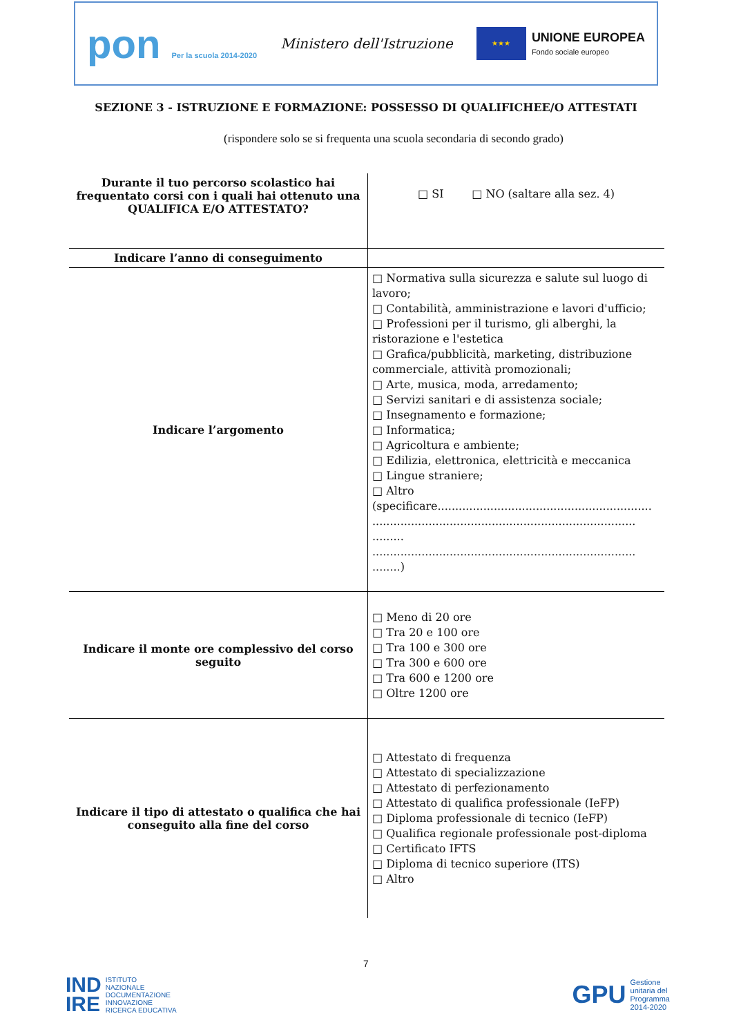pon Per la scuola 2014-2020
Ministero dell'Istruzione
★★★
UNIONE EUROPEA
Fondo sociale europeo
SEZIONE 3 - ISTRUZIONE E FORMAZIONE: POSSESSO DI QUALIFICHEE/O ATTESTATI
(rispondere solo se si frequenta una scuola secondaria di secondo grado)
| Durante il tuo percorso scolastico hai frequentato corsi con i quali hai ottenuto una QUALIFICA E/O ATTESTATO? | □ SI □ NO (saltare alla sez. 4) |
| Indicare l’anno di conseguimento | |
| Indicare l’argomento | □ Normativa sulla sicurezza e salute sul luogo di lavoro; □ Contabilità, amministrazione e lavori d'ufficio; □ Professioni per il turismo, gli alberghi, la ristorazione e l'estetica □ Grafica/pubblicità, marketing, distribuzione commerciale, attività promozionali; □ Arte, musica, moda, arredamento; □ Servizi sanitari e di assistenza sociale; □ Insegnamento e formazione; □ Informatica; □ Agricoltura e ambiente; □ Edilizia, elettronica, elettricità e meccanica □ Lingue straniere; □ Altro (specificare............................................................. ........................................................................... ......... ........................................................................... ........) |
| Indicare il monte ore complessivo del corso seguito | □ Meno di 20 ore □ Tra 20 e 100 ore □ Tra 100 e 300 ore □ Tra 300 e 600 ore □ Tra 600 e 1200 ore □ Oltre 1200 ore |
| Indicare il tipo di attestato o qualifica che hai conseguito alla fine del corso | □ Attestato di frequenza □ Attestato di specializzazione □ Attestato di perfezionamento □ Attestato di qualifica professionale (IeFP) □ Diploma professionale di tecnico (IeFP) □ Qualifica regionale professionale post-diploma □ Certificato IFTS □ Diploma di tecnico superiore (ITS) □ Altro |
7
IND
IRE ISTITUTO
NAZIONALE
DOCUMENTAZIONE
INNOVAZIONE
RICERCA EDUCATIVA
GPU Gestione
unitaria del
Programma
2014-2020